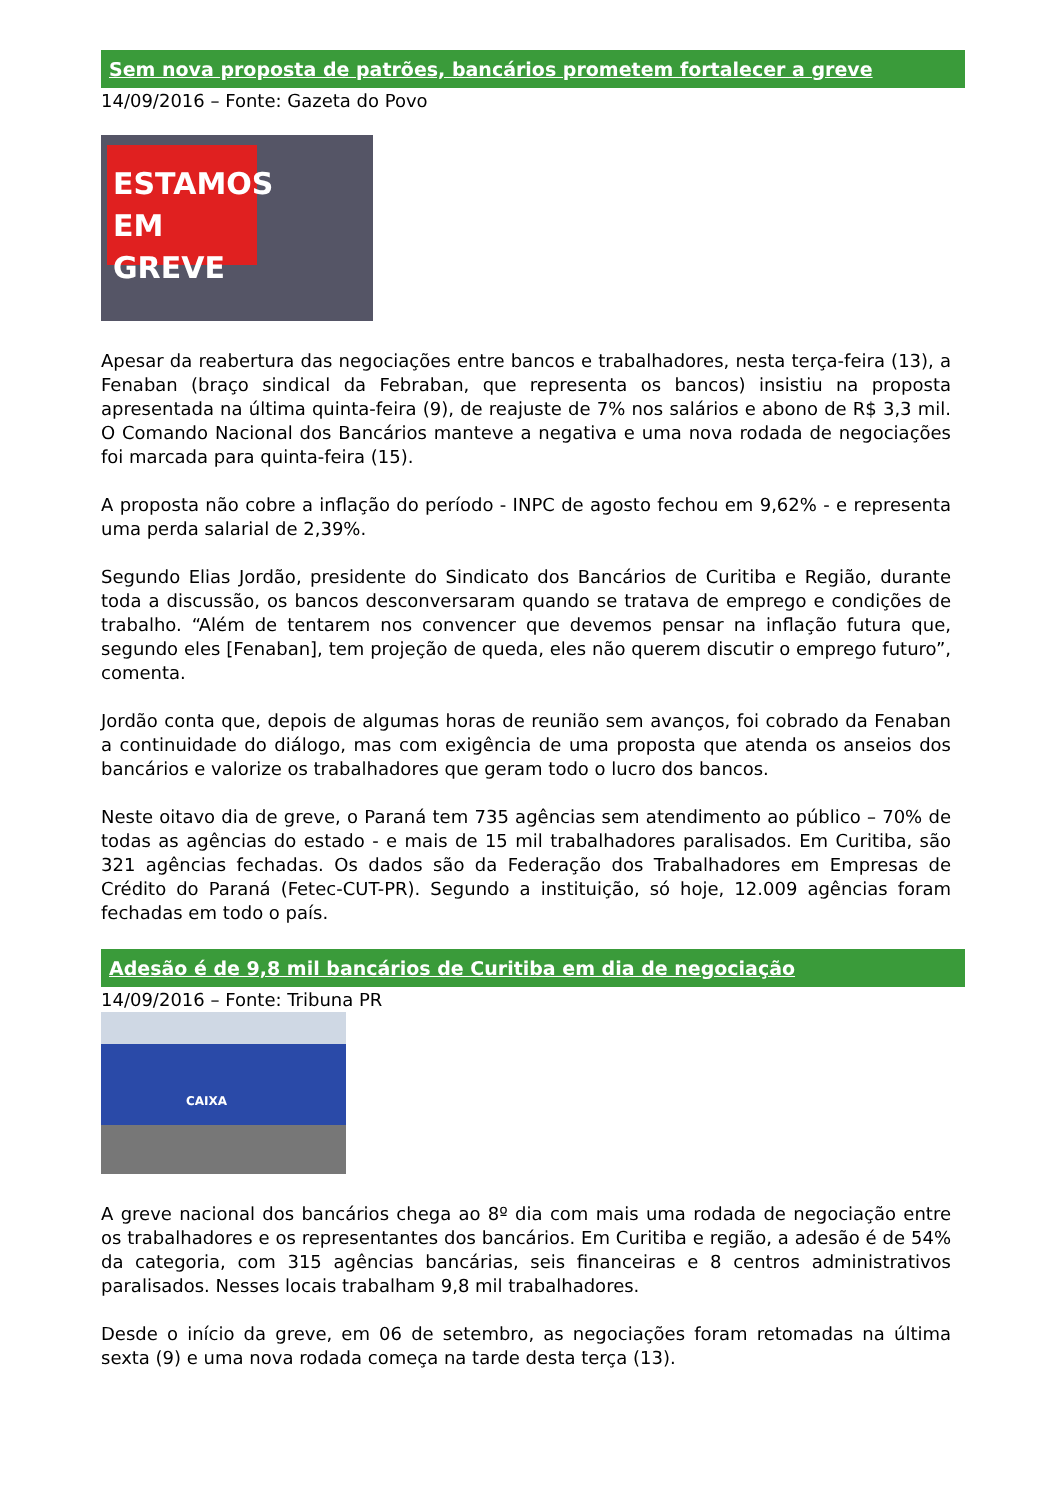Sem nova proposta de patrões, bancários prometem fortalecer a greve
14/09/2016 – Fonte: Gazeta do Povo
ESTAMOS EM GREVE
Apesar da reabertura das negociações entre bancos e trabalhadores, nesta terça-feira (13), a Fenaban (braço sindical da Febraban, que representa os bancos) insistiu na proposta apresentada na última quinta-feira (9), de reajuste de 7% nos salários e abono de R$ 3,3 mil. O Comando Nacional dos Bancários manteve a negativa e uma nova rodada de negociações foi marcada para quinta-feira (15).
A proposta não cobre a inflação do período - INPC de agosto fechou em 9,62% - e representa uma perda salarial de 2,39%.
Segundo Elias Jordão, presidente do Sindicato dos Bancários de Curitiba e Região, durante toda a discussão, os bancos desconversaram quando se tratava de emprego e condições de trabalho. “Além de tentarem nos convencer que devemos pensar na inflação futura que, segundo eles [Fenaban], tem projeção de queda, eles não querem discutir o emprego futuro”, comenta.
Jordão conta que, depois de algumas horas de reunião sem avanços, foi cobrado da Fenaban a continuidade do diálogo, mas com exigência de uma proposta que atenda os anseios dos bancários e valorize os trabalhadores que geram todo o lucro dos bancos.
Neste oitavo dia de greve, o Paraná tem 735 agências sem atendimento ao público – 70% de todas as agências do estado - e mais de 15 mil trabalhadores paralisados. Em Curitiba, são 321 agências fechadas. Os dados são da Federação dos Trabalhadores em Empresas de Crédito do Paraná (Fetec-CUT-PR). Segundo a instituição, só hoje, 12.009 agências foram fechadas em todo o país.
Adesão é de 9,8 mil bancários de Curitiba em dia de negociação
14/09/2016 – Fonte: Tribuna PR
CAIXA
A greve nacional dos bancários chega ao 8º dia com mais uma rodada de negociação entre os trabalhadores e os representantes dos bancários. Em Curitiba e região, a adesão é de 54% da categoria, com 315 agências bancárias, seis financeiras e 8 centros administrativos paralisados. Nesses locais trabalham 9,8 mil trabalhadores.
Desde o início da greve, em 06 de setembro, as negociações foram retomadas na última sexta (9) e uma nova rodada começa na tarde desta terça (13).